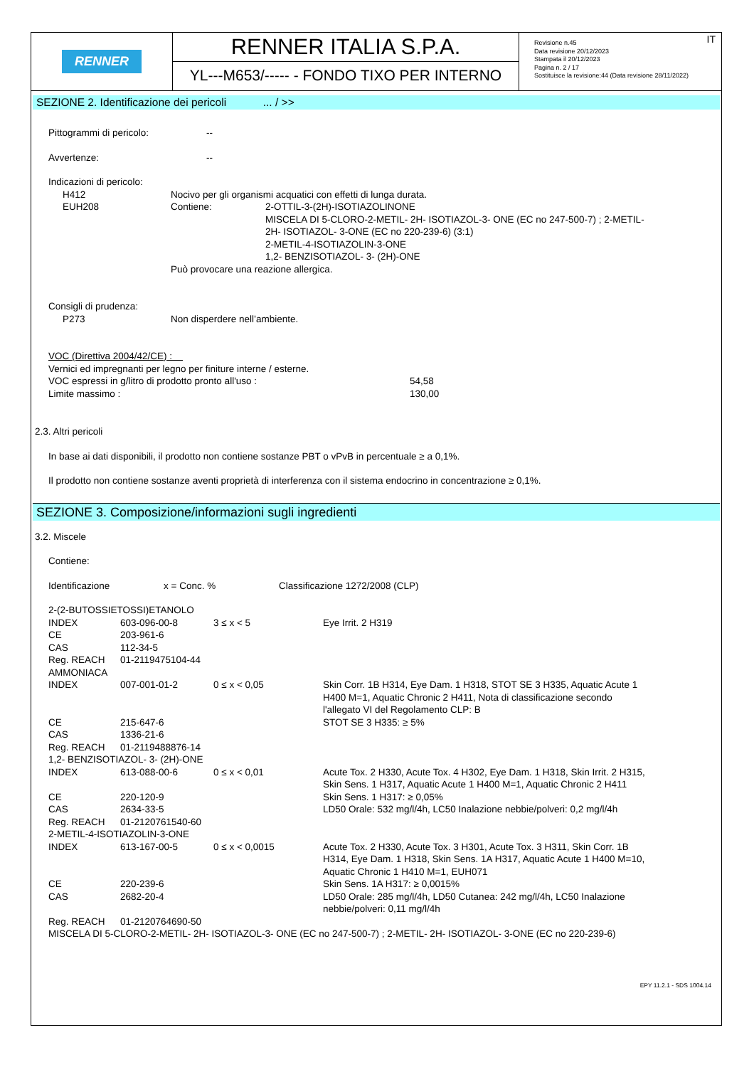RENNER
RENNER ITALIA S.P.A.
YL---M653/----- - FONDO TIXO PER INTERNO
IT Revisione n.45
Data revisione 20/12/2023
Stampata il 20/12/2023
Pagina n. 2 / 17
Sostituisce la revisione:44 (Data revisione 28/11/2022)
SEZIONE 2. Identificazione dei pericoli ... / >>
| Pittogrammi di pericolo: | -- |
| Avvertenze: | -- |
Indicazioni di pericolo:
| | H412 | Nocivo per gli organismi acquatici con effetti di lunga durata. | |
| | EUH208 | Contiene: | 2-OTTIL-3-(2H)-ISOTIAZOLINONE MISCELA DI 5-CLORO-2-METIL- 2H- ISOTIAZOL-3- ONE (EC no 247-500-7) ; 2-METIL- 2H- ISOTIAZOL- 3-ONE (EC no 220-239-6) (3:1) 2-METIL-4-ISOTIAZOLIN-3-ONE 1,2- BENZISOTIAZOL- 3- (2H)-ONE |
| | | Può provocare una reazione allergica. | |
Consigli di prudenza:
| | P273 | Non disperdere nell’ambiente. |
VOC (Direttiva 2004/42/CE) :
Vernici ed impregnanti per legno per finiture interne / esterne.
| VOC espressi in g/litro di prodotto pronto all'uso : | 54,58 |
| Limite massimo : | 130,00 |
2.3. Altri pericoli
In base ai dati disponibili, il prodotto non contiene sostanze PBT o vPvB in percentuale ≥ a 0,1%.
Il prodotto non contiene sostanze aventi proprietà di interferenza con il sistema endocrino in concentrazione ≥ 0,1%.
SEZIONE 3. Composizione/informazioni sugli ingredienti
3.2. Miscele
Contiene:
| Identificazione | x = Conc. % | Classificazione 1272/2008 (CLP) |
| 2-(2-BUTOSSIETOSSI)ETANOLO | | | |
| INDEX | 603-096-00-8 | 3 ≤ x < 5 | Eye Irrit. 2 H319 |
| CE | 203-961-6 | | |
| CAS | 112-34-5 | | |
| Reg. REACH | 01-2119475104-44 | | |
| AMMONIACA | | | |
| INDEX | 007-001-01-2 | 0 ≤ x < 0,05 | Skin Corr. 1B H314, Eye Dam. 1 H318, STOT SE 3 H335, Aquatic Acute 1 H400 M=1, Aquatic Chronic 2 H411, Nota di classificazione secondo l'allegato VI del Regolamento CLP: B |
| CE | 215-647-6 | | STOT SE 3 H335: ≥ 5% |
| CAS | 1336-21-6 | | |
| Reg. REACH | 01-2119488876-14 | | |
| 1,2- BENZISOTIAZOL- 3- (2H)-ONE | | | |
| INDEX | 613-088-00-6 | 0 ≤ x < 0,01 | Acute Tox. 2 H330, Acute Tox. 4 H302, Eye Dam. 1 H318, Skin Irrit. 2 H315, Skin Sens. 1 H317, Aquatic Acute 1 H400 M=1, Aquatic Chronic 2 H411 |
| CE | 220-120-9 | | Skin Sens. 1 H317: ≥ 0,05% |
| CAS | 2634-33-5 | | LD50 Orale: 532 mg/l/4h, LC50 Inalazione nebbie/polveri: 0,2 mg/l/4h |
| Reg. REACH | 01-2120761540-60 | | |
| 2-METIL-4-ISOTIAZOLIN-3-ONE | | | |
| INDEX | 613-167-00-5 | 0 ≤ x < 0,0015 | Acute Tox. 2 H330, Acute Tox. 3 H301, Acute Tox. 3 H311, Skin Corr. 1B H314, Eye Dam. 1 H318, Skin Sens. 1A H317, Aquatic Acute 1 H400 M=10, Aquatic Chronic 1 H410 M=1, EUH071 |
| CE | 220-239-6 | | Skin Sens. 1A H317: ≥ 0,0015% |
| CAS | 2682-20-4 | | LD50 Orale: 285 mg/l/4h, LD50 Cutanea: 242 mg/l/4h, LC50 Inalazione nebbie/polveri: 0,11 mg/l/4h |
| Reg. REACH | 01-2120764690-50 | | |
| MISCELA DI 5-CLORO-2-METIL- 2H- ISOTIAZOL-3- ONE (EC no 247-500-7) ; 2-METIL- 2H- ISOTIAZOL- 3-ONE (EC no 220-239-6) | | | |
EPY 11.2.1 - SDS 1004.14